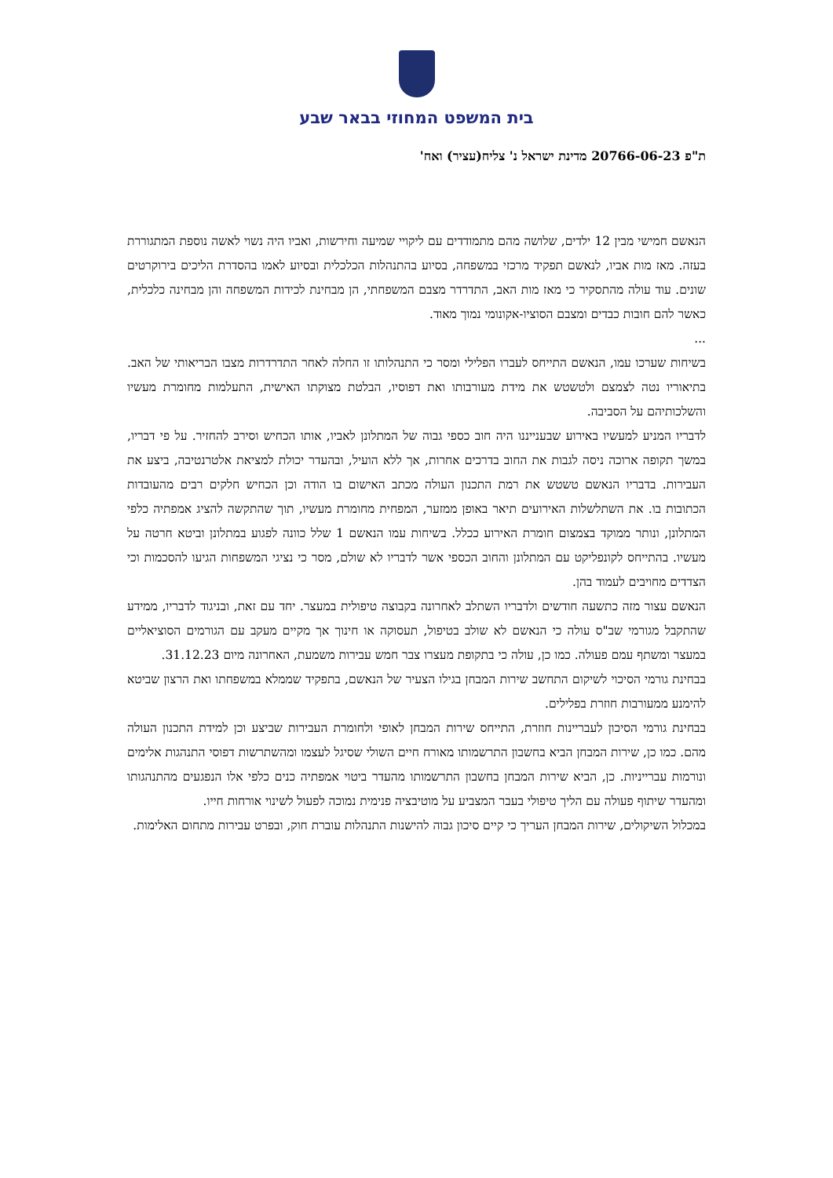בית המשפט המחוזי בבאר שבע
ת"פ 20766-06-23 מדינת ישראל נ' צליח(עציר) ואח'
הנאשם חמישי מבין 12 ילדים, שלושה מהם מתמודדים עם ליקויי שמיעה וחירשות, ואביו היה נשוי לאשה נוספת המתגוררת בעזה. מאז מות אביו, לנאשם תפקיד מרכזי במשפחה, בסיוע בהתנהלות הכלכלית ובסיוע לאמו בהסדרת הליכים בירוקרטים שונים. עוד עולה מהתסקיר כי מאז מות האב, התדרדר מצבם המשפחתי, הן מבחינת לכידות המשפחה והן מבחינה כלכלית, כאשר להם חובות כבדים ומצבם הסוציו-אקונומי נמוך מאוד.
...
בשיחות שערכו עמו, הנאשם התייחס לעברו הפלילי ומסר כי התנהלותו זו החלה לאחר התדרדרות מצבו הבריאותי של האב. בתיאוריו נטה לצמצם ולטשטש את מידת מעורבותו ואת דפוסיו, הבלטת מצוקתו האישית, התעלמות מחומרת מעשיו והשלכותיהם על הסביבה.
לדבריו המניע למעשיו באירוע שבענייננו היה חוב כספי גבוה של המתלונן לאביו, אותו הכחיש וסירב להחזיר. על פי דבריו, במשך תקופה ארוכה ניסה לגבות את החוב בדרכים אחרות, אך ללא הועיל, ובהעדר יכולת למציאת אלטרנטיבה, ביצע את העבירות. בדבריו הנאשם טשטש את רמת התכנון העולה מכתב האישום בו הודה וכן הכחיש חלקים רבים מהעובדות הכתובות בו. את השתלשלות האירועים תיאר באופן ממזער, המפחית מחומרת מעשיו, תוך שהתקשה להציג אמפתיה כלפי המתלונן, ונותר ממוקד בצמצום חומרת האירוע ככלל. בשיחות עמו הנאשם 1 שלל כוונה לפגוע במתלונן וביטא חרטה על מעשיו. בהתייחס לקונפליקט עם המתלונן והחוב הכספי אשר לדבריו לא שולם, מסר כי נציגי המשפחות הגיעו להסכמות וכי הצדדים מחויבים לעמוד בהן.
הנאשם עצור מזה כתשעה חודשים ולדבריו השתלב לאחרונה בקבוצה טיפולית במעצר. יחד עם זאת, ובניגוד לדבריו, ממידע שהתקבל מגורמי שב"ס עולה כי הנאשם לא שולב בטיפול, תעסוקה או חינוך אך מקיים מעקב עם הגורמים הסוציאליים במעצר ומשתף עמם פעולה. כמו כן, עולה כי בתקופת מעצרו צבר חמש עבירות משמעת, האחרונה מיום 31.12.23.
בבחינת גורמי הסיכוי לשיקום התחשב שירות המבחן בגילו הצעיר של הנאשם, בתפקיד שממלא במשפחתו ואת הרצון שביטא להימנע ממעורבות חוזרת בפלילים.
בבחינת גורמי הסיכון לעבריינות חוזרת, התייחס שירות המבחן לאופי ולחומרת העבירות שביצע וכן למידת התכנון העולה מהם. כמו כן, שירות המבחן הביא בחשבון התרשמותו מאורח חיים השולי שסיגל לעצמו ומהשתרשות דפוסי התנהגות אלימים ונורמות עברייניות. כן, הביא שירות המבחן בחשבון התרשמותו מהעדר ביטוי אמפתיה כנים כלפי אלו הנפגעים מהתנהגותו ומהעדר שיתוף פעולה עם הליך טיפולי בעבר המצביע על מוטיבציה פנימית נמוכה לפעול לשינוי אורחות חייו.
במכלול השיקולים, שירות המבחן העריך כי קיים סיכון גבוה להישנות התנהלות עוברת חוק, ובפרט עבירות מתחום האלימות.